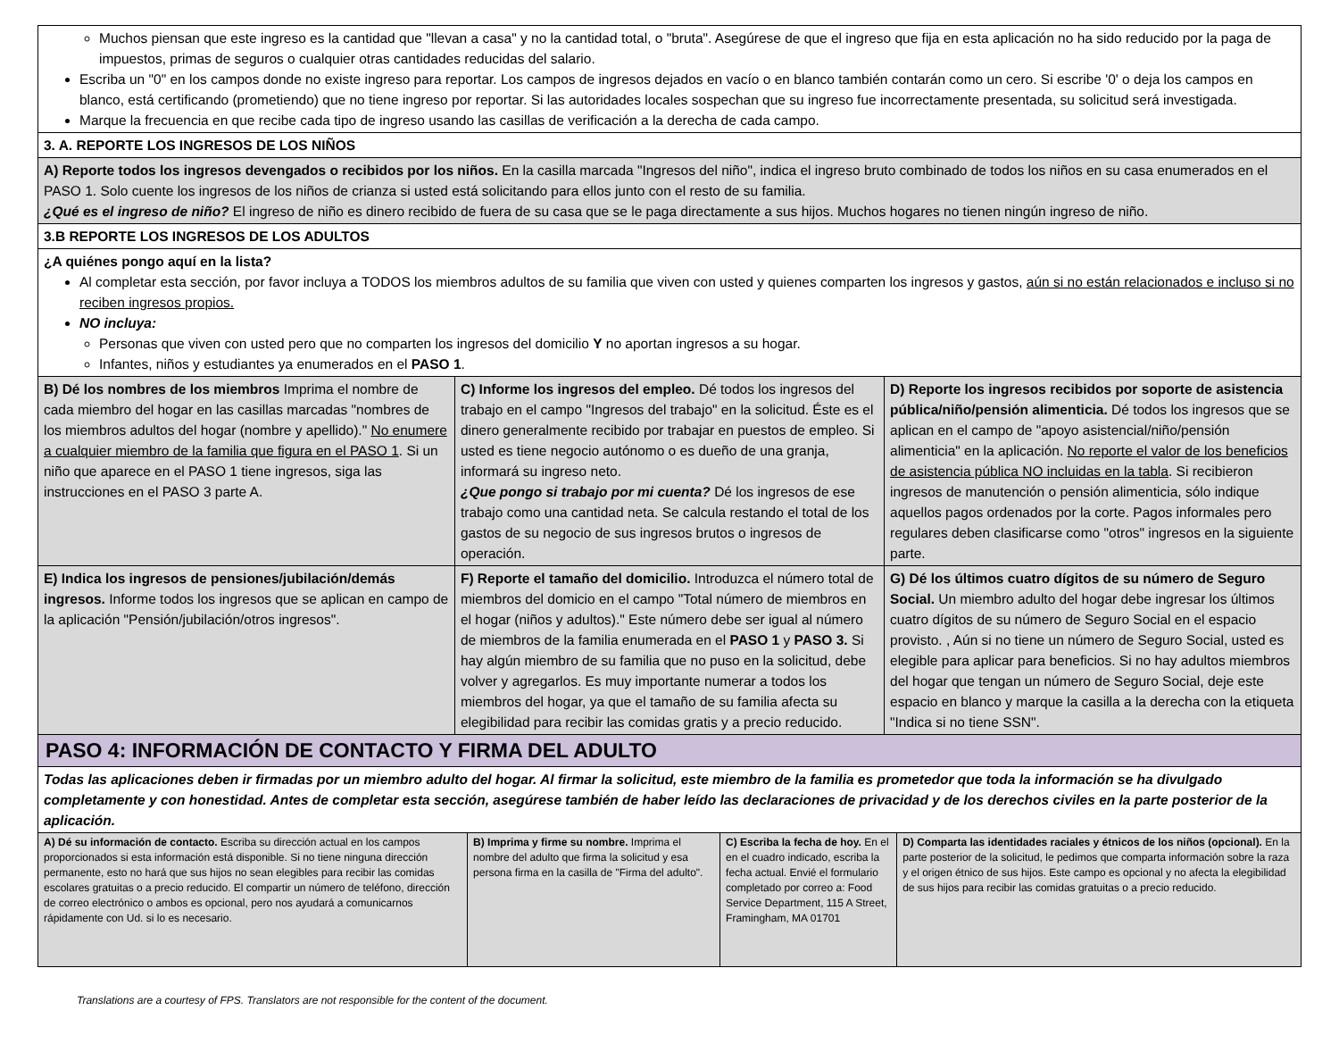| Muchos piensan que este ingreso es la cantidad que "llevan a casa" y no la cantidad total, o "bruta". Asegúrese de que el ingreso que fija en esta aplicación no ha sido reducido por la paga de impuestos, primas de seguros o cualquier otras cantidades reducidas del salario. Escriba un "0" en los campos donde no existe ingreso para reportar. Los campos de ingresos dejados en vacío o en blanco también contarán como un cero. Si escribe '0' o deja los campos en blanco, está certificando (prometiendo) que no tiene ingreso por reportar. Si las autoridades locales sospechan que su ingreso fue incorrectamente presentada, su solicitud será investigada. Marque la frecuencia en que recibe cada tipo de ingreso usando las casillas de verificación a la derecha de cada campo. | | |
| 3. A. REPORTE LOS INGRESOS DE LOS NIÑOS | | |
| A) Reporte todos los ingresos devengados o recibidos por los niños. En la casilla marcada "Ingresos del niño", indica el ingreso bruto combinado de todos los niños en su casa enumerados en el PASO 1. Solo cuente los ingresos de los niños de crianza si usted está solicitando para ellos junto con el resto de su familia. ¿Qué es el ingreso de niño? El ingreso de niño es dinero recibido de fuera de su casa que se le paga directamente a sus hijos. Muchos hogares no tienen ningún ingreso de niño. | | |
| 3.B REPORTE LOS INGRESOS DE LOS ADULTOS | | |
| ¿A quiénes pongo aquí en la lista? Al completar esta sección, por favor incluya a TODOS los miembros adultos de su familia que viven con usted y quienes comparten los ingresos y gastos, aún si no están relacionados e incluso si no reciben ingresos propios. NO incluya: Personas que viven con usted pero que no comparten los ingresos del domicilio Y no aportan ingresos a su hogar. Infantes, niños y estudiantes ya enumerados en el PASO 1 . | | |
| B) Dé los nombres de los miembros Imprima el nombre de cada miembro del hogar en las casillas marcadas "nombres de los miembros adultos del hogar (nombre y apellido)." No enumere a cualquier miembro de la familia que figura en el PASO 1 . Si un niño que aparece en el PASO 1 tiene ingresos, siga las instrucciones en el PASO 3 parte A. | C) Informe los ingresos del empleo. Dé todos los ingresos del trabajo en el campo "Ingresos del trabajo" en la solicitud. Éste es el dinero generalmente recibido por trabajar en puestos de empleo. Si usted es tiene negocio autónomo o es dueño de una granja, informará su ingreso neto. ¿Que pongo si trabajo por mi cuenta? Dé los ingresos de ese trabajo como una cantidad neta. Se calcula restando el total de los gastos de su negocio de sus ingresos brutos o ingresos de operación. | D) Reporte los ingresos recibidos por soporte de asistencia pública/niño/pensión alimenticia. Dé todos los ingresos que se aplican en el campo de "apoyo asistencial/niño/pensión alimenticia" en la aplicación. No reporte el valor de los beneficios de asistencia pública NO incluidas en la tabla . Si recibieron ingresos de manutención o pensión alimenticia, sólo indique aquellos pagos ordenados por la corte. Pagos informales pero regulares deben clasificarse como "otros" ingresos en la siguiente parte. |
| E) Indica los ingresos de pensiones/jubilación/demás ingresos. Informe todos los ingresos que se aplican en campo de la aplicación "Pensión/jubilación/otros ingresos". | F) Reporte el tamaño del domicilio. Introduzca el número total de miembros del domicio en el campo "Total número de miembros en el hogar (niños y adultos)." Este número debe ser igual al número de miembros de la familia enumerada en el PASO 1 y PASO 3. Si hay algún miembro de su familia que no puso en la solicitud, debe volver y agregarlos. Es muy importante numerar a todos los miembros del hogar, ya que el tamaño de su familia afecta su elegibilidad para recibir las comidas gratis y a precio reducido. | G) Dé los últimos cuatro dígitos de su número de Seguro Social. Un miembro adulto del hogar debe ingresar los últimos cuatro dígitos de su número de Seguro Social en el espacio provisto. , Aún si no tiene un número de Seguro Social, usted es elegible para aplicar para beneficios. Si no hay adultos miembros del hogar que tengan un número de Seguro Social, deje este espacio en blanco y marque la casilla a la derecha con la etiqueta "Indica si no tiene SSN". |
| PASO 4: INFORMACIÓN DE CONTACTO Y FIRMA DEL ADULTO | | |
| Todas las aplicaciones deben ir firmadas por un miembro adulto del hogar. Al firmar la solicitud, este miembro de la familia es prometedor que toda la información se ha divulgado completamente y con honestidad. Antes de completar esta sección, asegúrese también de haber leído las declaraciones de privacidad y de los derechos civiles en la parte posterior de la aplicación. | | |
| A) Dé su información de contacto. Escriba su dirección actual en los campos proporcionados si esta información está disponible. Si no tiene ninguna dirección permanente, esto no hará que sus hijos no sean elegibles para recibir las comidas escolares gratuitas o a precio reducido. El compartir un número de teléfono, dirección de correo electrónico o ambos es opcional, pero nos ayudará a comunicarnos rápidamente con Ud. si lo es necesario. | B) Imprima y firme su nombre. Imprima el nombre del adulto que firma la solicitud y esa persona firma en la casilla de "Firma del adulto". | C) Escriba la fecha de hoy. En el en el cuadro indicado, escriba la fecha actual. Envié el formulario completado por correo a: Food Service Department, 115 A Street, Framingham, MA 01701 | D) Comparta las identidades raciales y étnicos de los niños (opcional). En la parte posterior de la solicitud, le pedimos que comparta información sobre la raza y el origen étnico de sus hijos. Este campo es opcional y no afecta la elegibilidad de sus hijos para recibir las comidas gratuitas o a precio reducido. |
Translations are a courtesy of FPS. Translators are not responsible for the content of the document.